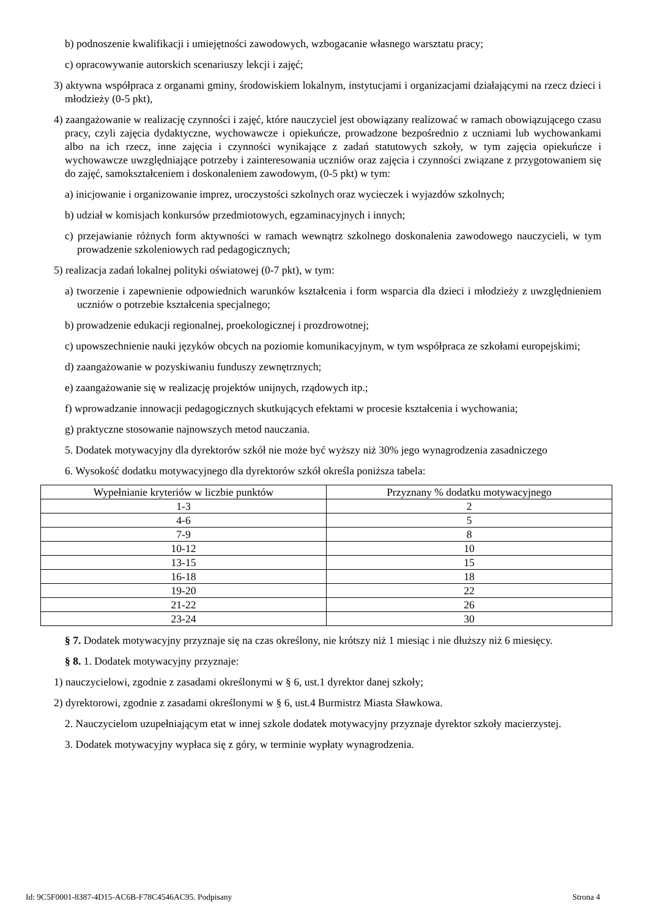b) podnoszenie kwalifikacji i umiejętności zawodowych, wzbogacanie własnego warsztatu pracy;
c) opracowywanie autorskich scenariuszy lekcji i zajęć;
3) aktywna współpraca z organami gminy, środowiskiem lokalnym, instytucjami i organizacjami działającymi na rzecz dzieci i młodzieży (0-5 pkt),
4) zaangażowanie w realizację czynności i zajęć, które nauczyciel jest obowiązany realizować w ramach obowiązującego czasu pracy, czyli zajęcia dydaktyczne, wychowawcze i opiekuńcze, prowadzone bezpośrednio z uczniami lub wychowankami albo na ich rzecz, inne zajęcia i czynności wynikające z zadań statutowych szkoły, w tym zajęcia opiekuńcze i wychowawcze uwzględniające potrzeby i zainteresowania uczniów oraz zajęcia i czynności związane z przygotowaniem się do zajęć, samokształceniem i doskonaleniem zawodowym, (0-5 pkt) w tym:
a) inicjowanie i organizowanie imprez, uroczystości szkolnych oraz wycieczek i wyjazdów szkolnych;
b) udział w komisjach konkursów przedmiotowych, egzaminacyjnych i innych;
c) przejawianie różnych form aktywności w ramach wewnątrz szkolnego doskonalenia zawodowego nauczycieli, w tym prowadzenie szkoleniowych rad pedagogicznych;
5) realizacja zadań lokalnej polityki oświatowej (0-7 pkt), w tym:
a) tworzenie i zapewnienie odpowiednich warunków kształcenia i form wsparcia dla dzieci i młodzieży z uwzględnieniem uczniów o potrzebie kształcenia specjalnego;
b) prowadzenie edukacji regionalnej, proekologicznej i prozdrowotnej;
c) upowszechnienie nauki języków obcych na poziomie komunikacyjnym, w tym współpraca ze szkołami europejskimi;
d) zaangażowanie w pozyskiwaniu funduszy zewnętrznych;
e) zaangażowanie się w realizację projektów unijnych, rządowych itp.;
f) wprowadzanie innowacji pedagogicznych skutkujących efektami w procesie kształcenia i wychowania;
g) praktyczne stosowanie najnowszych metod nauczania.
5. Dodatek motywacyjny dla dyrektorów szkół nie może być wyższy niż 30% jego wynagrodzenia zasadniczego
6. Wysokość dodatku motywacyjnego dla dyrektorów szkół określa poniższa tabela:
| Wypełnianie kryteriów w liczbie punktów | Przyznany % dodatku motywacyjnego |
| 1-3 | 2 |
| 4-6 | 5 |
| 7-9 | 8 |
| 10-12 | 10 |
| 13-15 | 15 |
| 16-18 | 18 |
| 19-20 | 22 |
| 21-22 | 26 |
| 23-24 | 30 |
§ 7. Dodatek motywacyjny przyznaje się na czas określony, nie krótszy niż 1 miesiąc i nie dłuższy niż 6 miesięcy.
§ 8. 1. Dodatek motywacyjny przyznaje:
1) nauczycielowi, zgodnie z zasadami określonymi w § 6, ust.1 dyrektor danej szkoły;
2) dyrektorowi, zgodnie z zasadami określonymi w § 6, ust.4 Burmistrz Miasta Sławkowa.
2. Nauczycielom uzupełniającym etat w innej szkole dodatek motywacyjny przyznaje dyrektor szkoły macierzystej.
3. Dodatek motywacyjny wypłaca się z góry, w terminie wypłaty wynagrodzenia.
Id: 9C5F0001-8387-4D15-AC6B-F78C4546AC95. Podpisany Strona 4